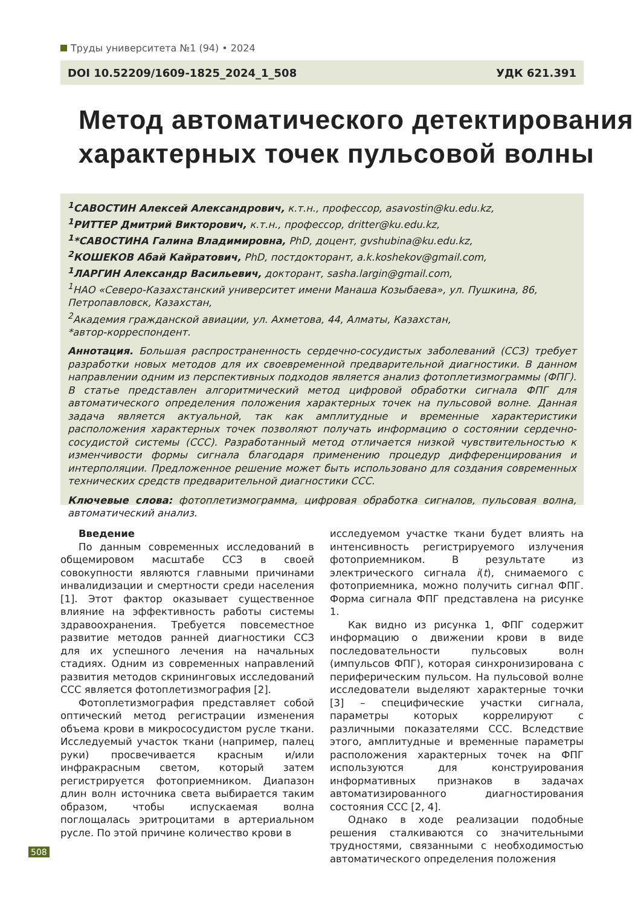Труды университета №1 (94) • 2024
DOI 10.52209/1609-1825_2024_1_508 УДК 621.391
Метод автоматического детектирования
характерных точек пульсовой волны
<sup>1</sup> САВОСТИН Алексей Александрович, к.т.н., профессор, asavostin@ku.edu.kz,
<sup>1</sup> РИТТЕР Дмитрий Викторович, к.т.н., профессор, dritter@ku.edu.kz,
<sup>1</sup>*САВОСТИНА Галина Владимировна, PhD, доцент, gvshubina@ku.edu.kz,
<sup>2</sup> КОШЕКОВ Абай Кайратович, PhD, постдокторант, a.k.koshekov@gmail.com,
<sup>1</sup> ЛАРГИН Александр Васильевич, докторант, sasha.largin@gmail.com,
<sup>1</sup> НАО «Северо-Казахстанский университет имени Манаша Козыбаева», ул. Пушкина, 86, Петропавловск, Казахстан,
<sup>2</sup> Академия гражданской авиации, ул. Ахметова, 44, Алматы, Казахстан,
*автор-корреспондент.
Аннотация. Большая распространенность сердечно-сосудистых заболеваний (ССЗ) требует разработки новых методов для их своевременной предварительной диагностики. В данном направлении одним из перспективных подходов является анализ фотоплетизмограммы (ФПГ). В статье представлен алгоритмический метод цифровой обработки сигнала ФПГ для автоматического определения положения характерных точек на пульсовой волне. Данная задача является актуальной, так как амплитудные и временные характеристики расположения характерных точек позволяют получать информацию о состоянии сердечно-сосудистой системы (ССС). Разработанный метод отличается низкой чувствительностью к изменчивости формы сигнала благодаря применению процедур дифференцирования и интерполяции. Предложенное решение может быть использовано для создания современных технических средств предварительной диагностики ССС.
Ключевые слова: фотоплетизмограмма, цифровая обработка сигналов, пульсовая волна, автоматический анализ.
Введение
По данным современных исследований в общемировом масштабе ССЗ в своей совокупности являются главными причинами инвалидизации и смертности среди населения [1]. Этот фактор оказывает существенное влияние на эффективность работы системы здравоохранения. Требуется повсеместное развитие методов ранней диагностики ССЗ для их успешного лечения на начальных стадиях. Одним из современных направлений развития методов скрининговых исследований ССС является фотоплетизмография [2].
Фотоплетизмография представляет собой оптический метод регистрации изменения объема крови в микрососудистом русле ткани. Исследуемый участок ткани (например, палец руки) просвечивается красным и/или инфракрасным светом, который затем регистрируется фотоприемником. Диапазон длин волн источника света выбирается таким образом, чтобы испускаемая волна поглощалась эритроцитами в артериальном русле. По этой причине количество крови в
исследуемом участке ткани будет влиять на интенсивность регистрируемого излучения фотоприемником. В результате из электрического сигнала i(t), снимаемого с фотоприемника, можно получить сигнал ФПГ. Форма сигнала ФПГ представлена на рисунке 1.
Как видно из рисунка 1, ФПГ содержит информацию о движении крови в виде последовательности пульсовых волн (импульсов ФПГ), которая синхронизирована с периферическим пульсом. На пульсовой волне исследователи выделяют характерные точки [3] – специфические участки сигнала, параметры которых коррелируют с различными показателями ССС. Вследствие этого, амплитудные и временные параметры расположения характерных точек на ФПГ используются для конструирования информативных признаков в задачах автоматизированного диагностирования состояния ССС [2, 4].
Однако в ходе реализации подобные решения сталкиваются со значительными трудностями, связанными с необходимостью автоматического определения положения
508